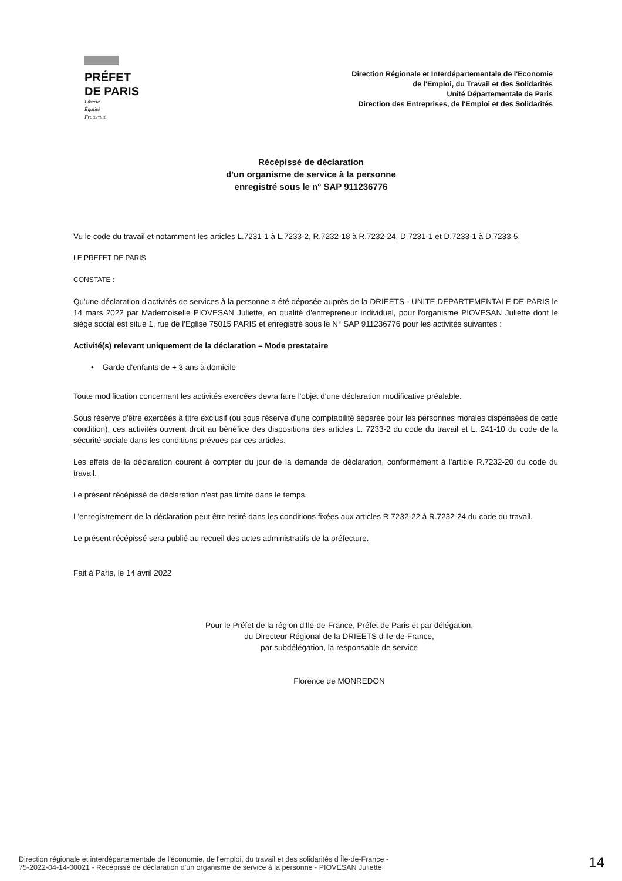PRÉFET
DE PARIS
Liberté
Égalité
Fraternité
Direction Régionale et Interdépartementale de l'Economie
de l'Emploi, du Travail et des Solidarités
Unité Départementale de Paris
Direction des Entreprises, de l'Emploi et des Solidarités
Récépissé de déclaration
d'un organisme de service à la personne
enregistré sous le n° SAP 911236776
Vu le code du travail et notamment les articles L.7231-1 à L.7233-2, R.7232-18 à R.7232-24, D.7231-1 et D.7233-1 à D.7233-5,
LE PREFET DE PARIS
CONSTATE :
Qu'une déclaration d'activités de services à la personne a été déposée auprès de la DRIEETS - UNITE DEPARTEMENTALE DE PARIS le 14 mars 2022 par Mademoiselle PIOVESAN Juliette, en qualité d'entrepreneur individuel, pour l'organisme PIOVESAN Juliette dont le siège social est situé 1, rue de l'Eglise 75015 PARIS et enregistré sous le N° SAP 911236776 pour les activités suivantes :
Activité(s) relevant uniquement de la déclaration – Mode prestataire
• Garde d'enfants de + 3 ans à domicile
Toute modification concernant les activités exercées devra faire l'objet d'une déclaration modificative préalable.
Sous réserve d'être exercées à titre exclusif (ou sous réserve d'une comptabilité séparée pour les personnes morales dispensées de cette condition), ces activités ouvrent droit au bénéfice des dispositions des articles L. 7233-2 du code du travail et L. 241-10 du code de la sécurité sociale dans les conditions prévues par ces articles.
Les effets de la déclaration courent à compter du jour de la demande de déclaration, conformément à l'article R.7232-20 du code du travail.
Le présent récépissé de déclaration n'est pas limité dans le temps.
L'enregistrement de la déclaration peut être retiré dans les conditions fixées aux articles R.7232-22 à R.7232-24 du code du travail.
Le présent récépissé sera publié au recueil des actes administratifs de la préfecture.
Fait à Paris, le 14 avril 2022
Pour le Préfet de la région d'Ile-de-France, Préfet de Paris et par délégation,
du Directeur Régional de la DRIEETS d'Ile-de-France,
par subdélégation, la responsable de service
Florence de MONREDON
Direction régionale et interdépartementale de l'économie, de l'emploi, du travail et des solidarités d Île-de-France -
75-2022-04-14-00021 - Récépissé de déclaration d'un organisme de service à la personne - PIOVESAN Juliette
14